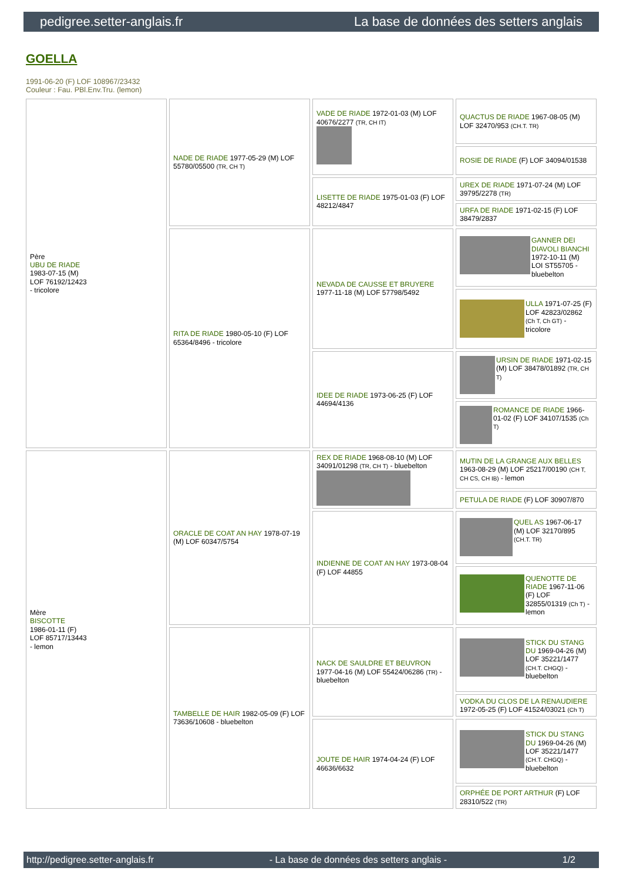pedigree.setter-anglais.fr La base de données des setters anglais
GOELLA
1991-06-20 (F) LOF 108967/23432
Couleur : Fau. PBl.Env.Tru. (lemon)
| Père UBU DE RIADE 1983-07-15 (M) LOF 76192/12423 - tricolore | NADE DE RIADE 1977-05-29 (M) LOF 55780/05500 (TR, CH T) | VADE DE RIADE 1972-01-03 (M) LOF 40676/2277 (TR, CH IT) | QUACTUS DE RIADE 1967-08-05 (M) LOF 32470/953 (CH.T. TR) |
| | | | ROSIE DE RIADE (F) LOF 34094/01538 |
| | | LISETTE DE RIADE 1975-01-03 (F) LOF 48212/4847 | UREX DE RIADE 1971-07-24 (M) LOF 39795/2278 (TR) |
| | | | URFA DE RIADE 1971-02-15 (F) LOF 38479/2837 |
| | RITA DE RIADE 1980-05-10 (F) LOF 65364/8496 - tricolore | NEVADA DE CAUSSE ET BRUYERE 1977-11-18 (M) LOF 57798/5492 | GANNER DEI DIAVOLI BIANCHI 1972-10-11 (M) LOI ST55705 - bluebelton |
| | | | ULLA 1971-07-25 (F) LOF 42823/02862 (Ch T, Ch GT) - tricolore |
| | | IDEE DE RIADE 1973-06-25 (F) LOF 44694/4136 | URSIN DE RIADE 1971-02-15 (M) LOF 38478/01892 (TR, CH T) |
| | | | ROMANCE DE RIADE 1966-01-02 (F) LOF 34107/1535 (Ch T) |
| Mère BISCOTTE 1986-01-11 (F) LOF 85717/13443 - lemon | ORACLE DE COAT AN HAY 1978-07-19 (M) LOF 60347/5754 | REX DE RIADE 1968-08-10 (M) LOF 34091/01298 (TR, CH T) - bluebelton | MUTIN DE LA GRANGE AUX BELLES 1963-08-29 (M) LOF 25217/00190 (CH T, CH CS, CH IB) - lemon |
| | | | PETULA DE RIADE (F) LOF 30907/870 |
| | | INDIENNE DE COAT AN HAY 1973-08-04 (F) LOF 44855 | QUEL AS 1967-06-17 (M) LOF 32170/895 (CH.T. TR) |
| | | | QUENOTTE DE RIADE 1967-11-06 (F) LOF 32855/01319 (Ch T) - lemon |
| | TAMBELLE DE HAIR 1982-05-09 (F) LOF 73636/10608 - bluebelton | NACK DE SAULDRE ET BEUVRON 1977-04-16 (M) LOF 55424/06286 (TR) - bluebelton | STICK DU STANG DU 1969-04-26 (M) LOF 35221/1477 (CH.T. CHGQ) - bluebelton |
| | | | VODKA DU CLOS DE LA RENAUDIERE 1972-05-25 (F) LOF 41524/03021 (Ch T) |
| | | JOUTE DE HAIR 1974-04-24 (F) LOF 46636/6632 | STICK DU STANG DU 1969-04-26 (M) LOF 35221/1477 (CH.T. CHGQ) - bluebelton |
| | | | ORPHÉE DE PORT ARTHUR (F) LOF 28310/522 (TR) |
http://pedigree.setter-anglais.fr - La base de données des setters anglais - 1/2